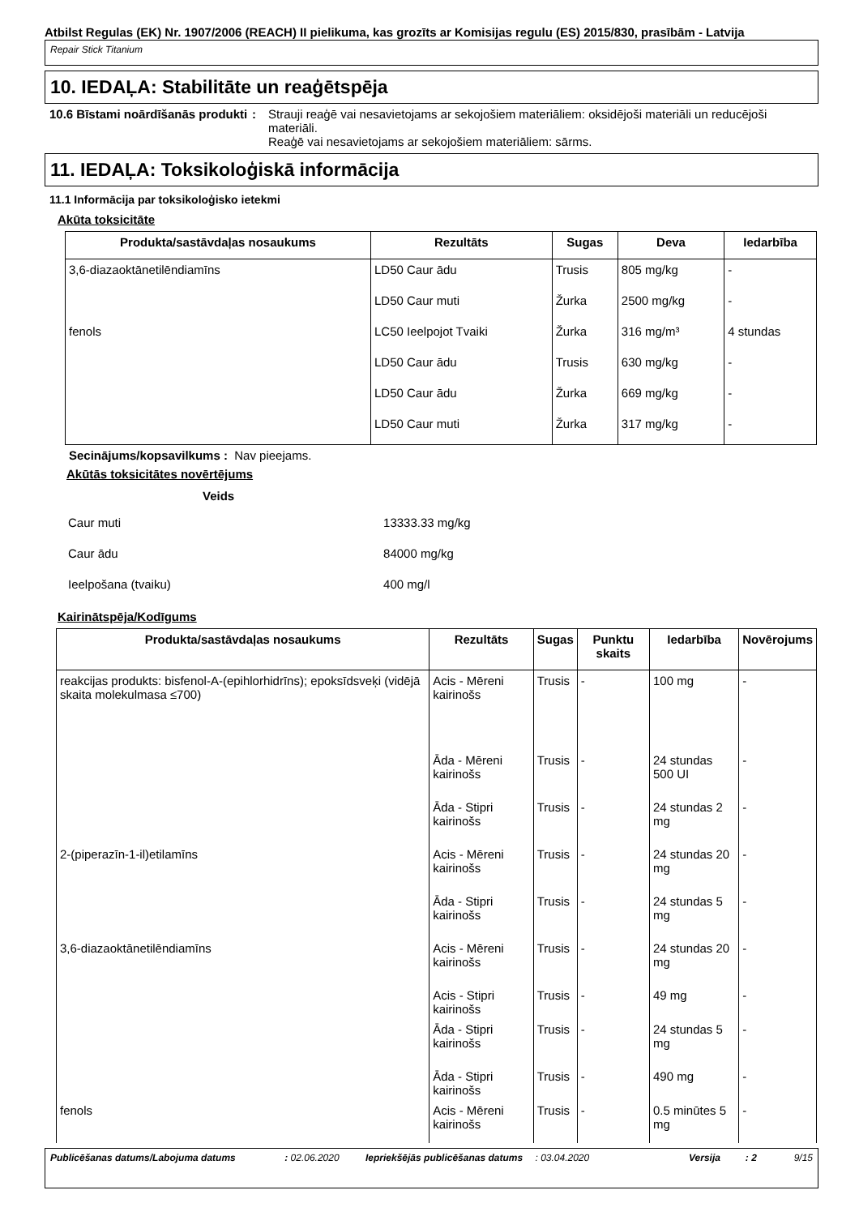Atbilst Regulas (EK) Nr. 1907/2006 (REACH) II pielikuma, kas grozīts ar Komisijas regulu (ES) 2015/830, prasībām - Latvija
Repair Stick Titanium
10. IEDAĻA: Stabilitāte un reaģētspēja
10.6 Bīstami noārdīšanās produkti
: Strauji reaģē vai nesavietojams ar sekojošiem materiāliem: oksidējoši materiāli un reducējoši materiāli.
Reaģē vai nesavietojams ar sekojošiem materiāliem: sārms.
11. IEDAĻA: Toksikoloģiskā informācija
11.1 Informācija par toksikoloģisko ietekmi
Akūta toksicitāte
| Produkta/sastāvdaļas nosaukums | Rezultāts | Sugas | Deva | Iedarbība |
| --- | --- | --- | --- | --- |
| 3,6-diazaoktānetilēndiamīns | LD50 Caur ādu | Trusis | 805 mg/kg | - |
| | LD50 Caur muti | Žurka | 2500 mg/kg | - |
| fenols | LC50 Ieelpojot Tvaiki | Žurka | 316 mg/m³ | 4 stundas |
| | LD50 Caur ādu | Trusis | 630 mg/kg | - |
| | LD50 Caur ādu | Žurka | 669 mg/kg | - |
| | LD50 Caur muti | Žurka | 317 mg/kg | - |
Secinājums/kopsavilkums : Nav pieejams.
Akūtās toksicitātes novērtējums
| Veids | |
| --- | --- |
| Caur muti | 13333.33 mg/kg |
| Caur ādu | 84000 mg/kg |
| Ieelpošana (tvaiku) | 400 mg/l |
Kairinātspēja/Kodīgums
| Produkta/sastāvdaļas nosaukums | Rezultāts | Sugas | Punktu skaits | Iedarbība | Novērojums |
| --- | --- | --- | --- | --- | --- |
| reakcijas produkts: bisfenol-A-(epihlorhidrīns); epoksīdsveķi (vidējā skaita molekulmasa ≤700) | Acis - Mēreni kairinošs | Trusis | - | 100 mg | - |
| | Āda - Mēreni kairinošs | Trusis | - | 24 stundas 500 UI | - |
| | Āda - Stipri kairinošs | Trusis | - | 24 stundas 2 mg | - |
| 2-(piperazīn-1-il)etilamīns | Acis - Mēreni kairinošs | Trusis | - | 24 stundas 20 mg | - |
| | Āda - Stipri kairinošs | Trusis | - | 24 stundas 5 mg | - |
| 3,6-diazaoktānetilēndiamīns | Acis - Mēreni kairinošs | Trusis | - | 24 stundas 20 mg | - |
| | Acis - Stipri kairinošs | Trusis | - | 49 mg | - |
| | Āda - Stipri kairinošs | Trusis | - | 24 stundas 5 mg | - |
| | Āda - Stipri kairinošs | Trusis | - | 490 mg | - |
| fenols | Acis - Mēreni kairinošs | Trusis | - | 0.5 minūtes 5 mg | - |
Publicēšanas datums/Labojuma datums : 02.06.2020 Iepriekšējās publicēšanas datums
: 03.04.2020 Versija : 2 9/15